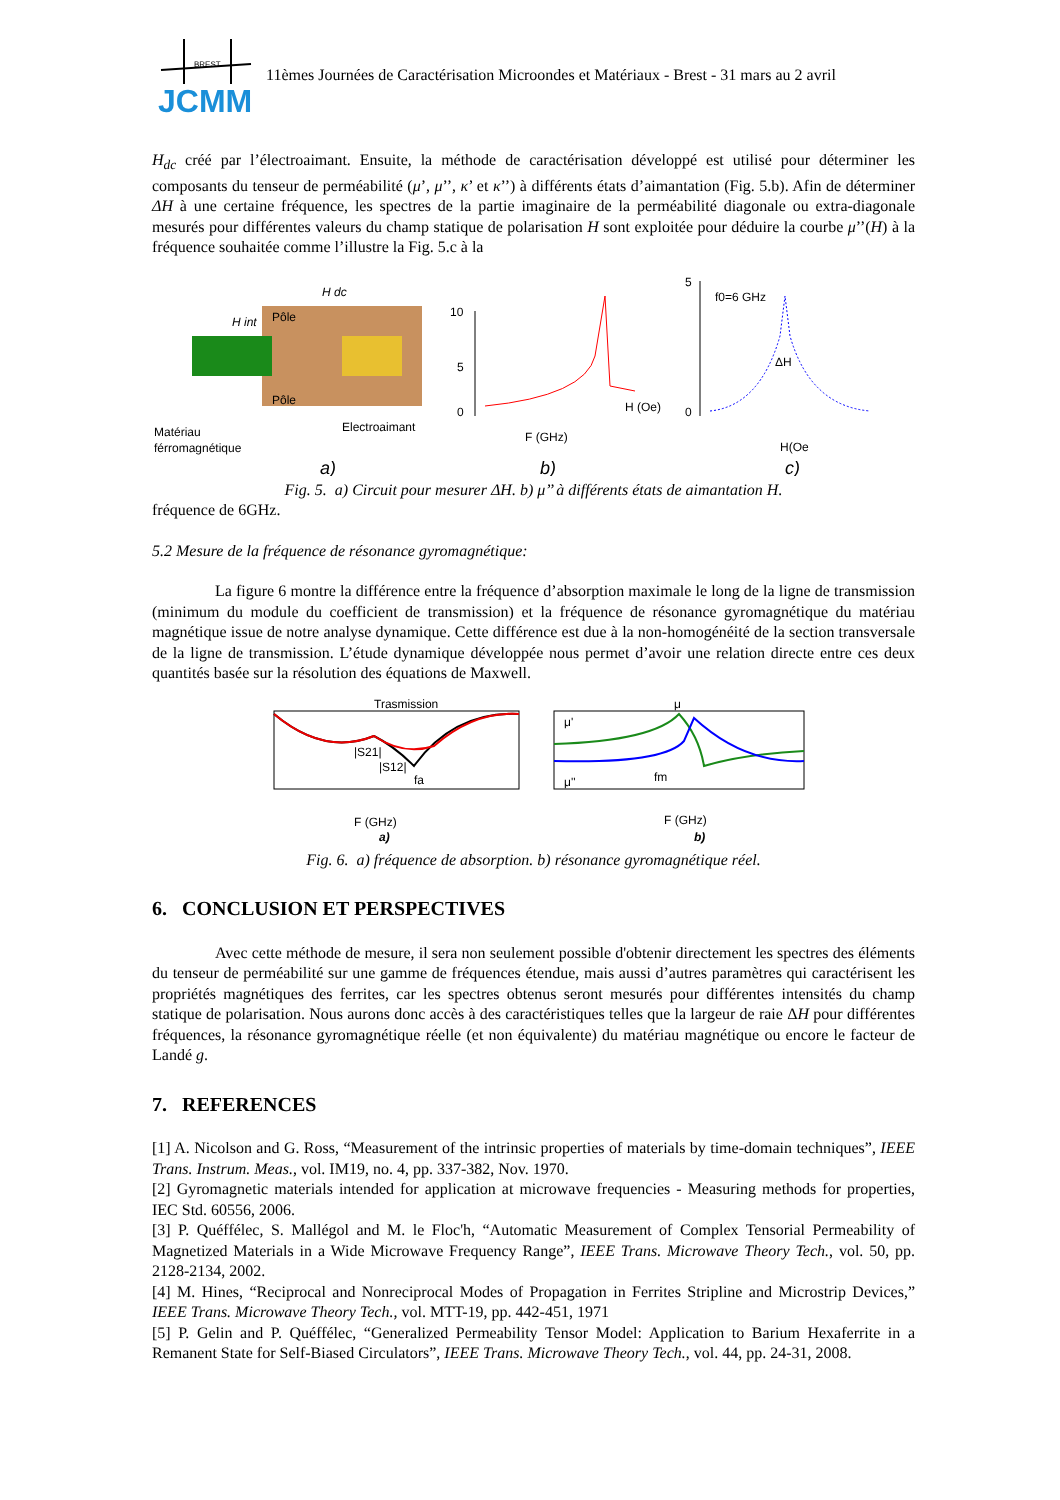BREST
JCMM
11èmes Journées de Caractérisation Microondes et Matériaux - Brest - 31 mars au 2 avril
H<sub>dc</sub> créé par l’électroaimant. Ensuite, la méthode de caractérisation développé est utilisé pour déterminer les composants du tenseur de perméabilité (μ’, μ’’, κ’ et κ’’) à différents états d’aimantation (Fig. 5.b). Afin de déterminer ΔH à une certaine fréquence, les spectres de la partie imaginaire de la perméabilité diagonale ou extra-diagonale mesurés pour différentes valeurs du champ statique de polarisation H sont exploitée pour déduire la courbe μ’’(H) à la fréquence souhaitée comme l’illustre la Fig. 5.c à la
Matériau
férromagnétique
Pôle
Pôle
Electroaimant
H dc
H int
a)
10
5
0
H (Oe)
F (GHz)
b)
5
0
f0=6 GHz
ΔH
H(Oe
c)
Fig. 5. a) Circuit pour mesurer ΔH. b) μ’’ à différents états de aimantation H.
fréquence de 6GHz.
5.2 Mesure de la fréquence de résonance gyromagnétique:
La figure 6 montre la différence entre la fréquence d’absorption maximale le long de la ligne de transmission (minimum du module du coefficient de transmission) et la fréquence de résonance gyromagnétique du matériau magnétique issue de notre analyse dynamique. Cette différence est due à la non-homogénéité de la section transversale de la ligne de transmission. L’étude dynamique développée nous permet d’avoir une relation directe entre ces deux quantités basée sur la résolution des équations de Maxwell.
Trasmission
|S21|
|S12|
fa
F (GHz)
a)
μ
μ'
μ''
fm
F (GHz)
b)
Fig. 6. a) fréquence de absorption. b) résonance gyromagnétique réel.
6. CONCLUSION ET PERSPECTIVES
Avec cette méthode de mesure, il sera non seulement possible d'obtenir directement les spectres des éléments du tenseur de perméabilité sur une gamme de fréquences étendue, mais aussi d’autres paramètres qui caractérisent les propriétés magnétiques des ferrites, car les spectres obtenus seront mesurés pour différentes intensités du champ statique de polarisation. Nous aurons donc accès à des caractéristiques telles que la largeur de raie ΔH pour différentes fréquences, la résonance gyromagnétique réelle (et non équivalente) du matériau magnétique ou encore le facteur de Landé g.
7. REFERENCES
[1] A. Nicolson and G. Ross, “Measurement of the intrinsic properties of materials by time-domain techniques”, IEEE Trans. Instrum. Meas., vol. IM19, no. 4, pp. 337-382, Nov. 1970.
[2] Gyromagnetic materials intended for application at microwave frequencies - Measuring methods for properties, IEC Std. 60556, 2006.
[3] P. Quéffélec, S. Mallégol and M. le Floc'h, “Automatic Measurement of Complex Tensorial Permeability of Magnetized Materials in a Wide Microwave Frequency Range”, IEEE Trans. Microwave Theory Tech., vol. 50, pp. 2128-2134, 2002.
[4] M. Hines, “Reciprocal and Nonreciprocal Modes of Propagation in Ferrites Stripline and Microstrip Devices,” IEEE Trans. Microwave Theory Tech., vol. MTT-19, pp. 442-451, 1971
[5] P. Gelin and P. Quéffélec, “Generalized Permeability Tensor Model: Application to Barium Hexaferrite in a Remanent State for Self-Biased Circulators”, IEEE Trans. Microwave Theory Tech., vol. 44, pp. 24-31, 2008.